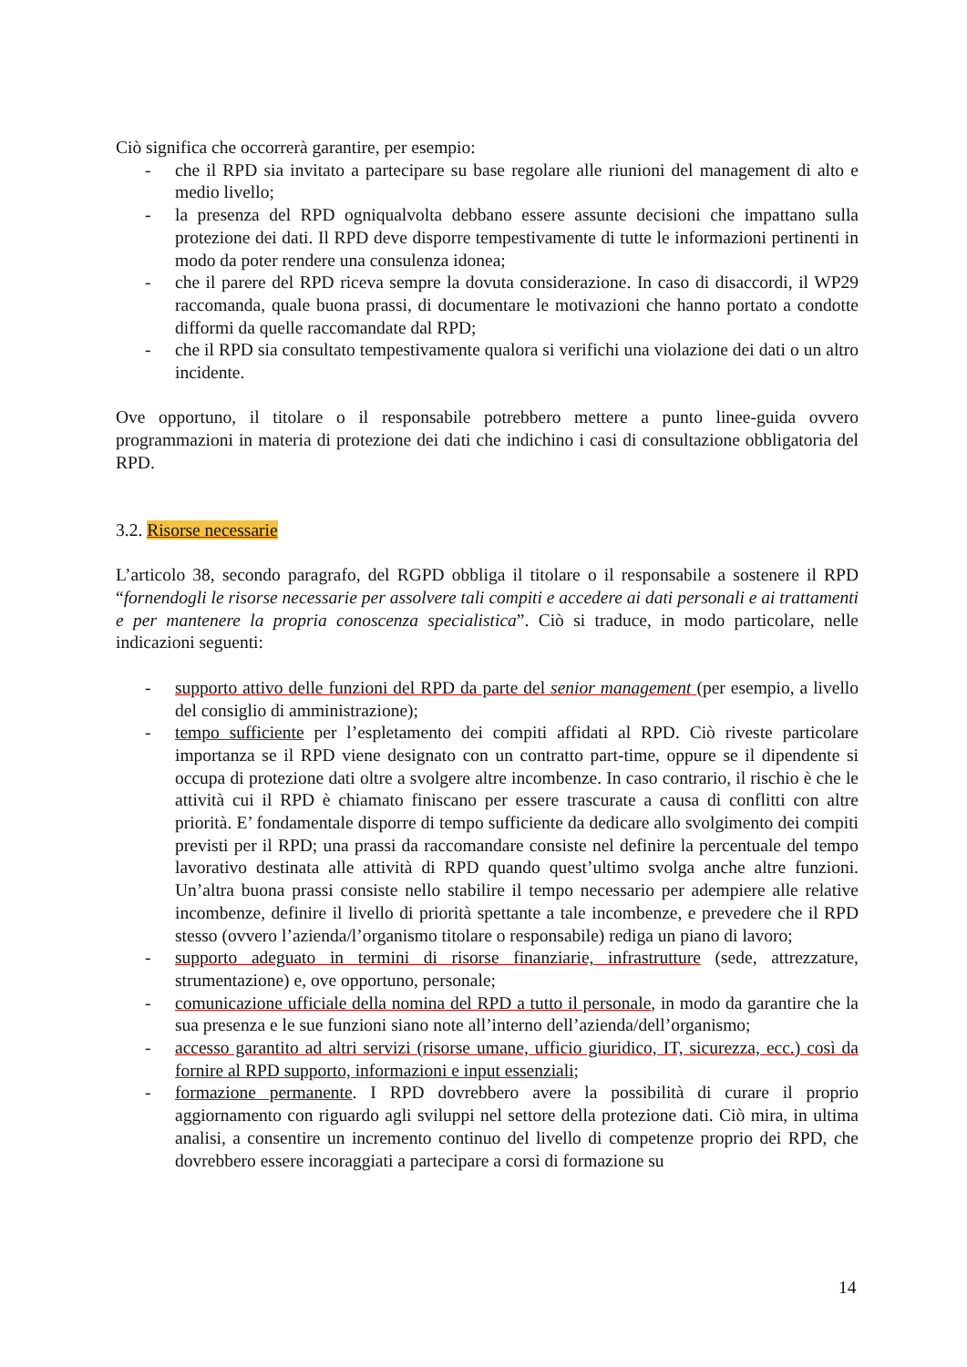Ciò significa che occorrerà garantire, per esempio:
- che il RPD sia invitato a partecipare su base regolare alle riunioni del management di alto e medio livello;
- la presenza del RPD ogniqualvolta debbano essere assunte decisioni che impattano sulla protezione dei dati. Il RPD deve disporre tempestivamente di tutte le informazioni pertinenti in modo da poter rendere una consulenza idonea;
- che il parere del RPD riceva sempre la dovuta considerazione. In caso di disaccordi, il WP29 raccomanda, quale buona prassi, di documentare le motivazioni che hanno portato a condotte difformi da quelle raccomandate dal RPD;
- che il RPD sia consultato tempestivamente qualora si verifichi una violazione dei dati o un altro incidente.
Ove opportuno, il titolare o il responsabile potrebbero mettere a punto linee-guida ovvero programmazioni in materia di protezione dei dati che indichino i casi di consultazione obbligatoria del RPD.
3.2. Risorse necessarie
L’articolo 38, secondo paragrafo, del RGPD obbliga il titolare o il responsabile a sostenere il RPD “fornendogli le risorse necessarie per assolvere tali compiti e accedere ai dati personali e ai trattamenti e per mantenere la propria conoscenza specialistica”. Ciò si traduce, in modo particolare, nelle indicazioni seguenti:
- supporto attivo delle funzioni del RPD da parte del senior management (per esempio, a livello del consiglio di amministrazione);
- tempo sufficiente per l’espletamento dei compiti affidati al RPD. Ciò riveste particolare importanza se il RPD viene designato con un contratto part-time, oppure se il dipendente si occupa di protezione dati oltre a svolgere altre incombenze. In caso contrario, il rischio è che le attività cui il RPD è chiamato finiscano per essere trascurate a causa di conflitti con altre priorità. E’ fondamentale disporre di tempo sufficiente da dedicare allo svolgimento dei compiti previsti per il RPD; una prassi da raccomandare consiste nel definire la percentuale del tempo lavorativo destinata alle attività di RPD quando quest’ultimo svolga anche altre funzioni. Un’altra buona prassi consiste nello stabilire il tempo necessario per adempiere alle relative incombenze, definire il livello di priorità spettante a tale incombenze, e prevedere che il RPD stesso (ovvero l’azienda/l’organismo titolare o responsabile) rediga un piano di lavoro;
- supporto adeguato in termini di risorse finanziarie, infrastrutture (sede, attrezzature, strumentazione) e, ove opportuno, personale;
- comunicazione ufficiale della nomina del RPD a tutto il personale, in modo da garantire che la sua presenza e le sue funzioni siano note all’interno dell’azienda/dell’organismo;
- accesso garantito ad altri servizi (risorse umane, ufficio giuridico, IT, sicurezza, ecc.) così da fornire al RPD supporto, informazioni e input essenziali;
- formazione permanente. I RPD dovrebbero avere la possibilità di curare il proprio aggiornamento con riguardo agli sviluppi nel settore della protezione dati. Ciò mira, in ultima analisi, a consentire un incremento continuo del livello di competenze proprio dei RPD, che dovrebbero essere incoraggiati a partecipare a corsi di formazione su
14